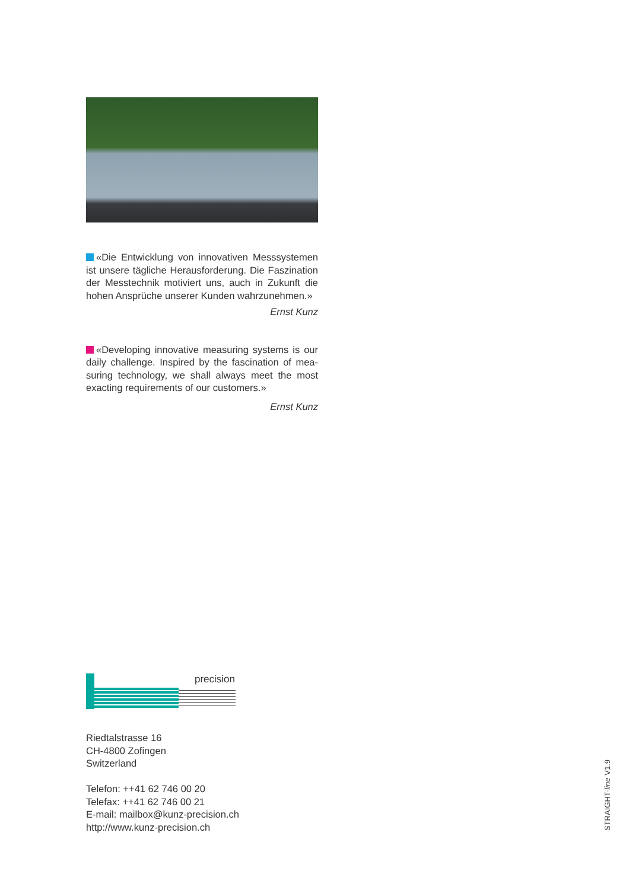«Die Entwicklung von innovativen Messsystemen ist unsere tägliche Herausforderung. Die Faszination der Messtechnik motiviert uns, auch in Zukunft die hohen Ansprüche unserer Kunden wahrzunehmen.»
Ernst Kunz
«Developing innovative measuring systems is our daily challenge. Inspired by the fascination of mea-suring technology, we shall always meet the most exacting requirements of our customers.»
Ernst Kunz
precision
kunz
Riedtalstrasse 16
CH-4800 Zofingen
Switzerland
Telefon: ++41 62 746 00 20
Telefax: ++41 62 746 00 21
E-mail: mailbox@kunz-precision.ch
http://www.kunz-precision.ch
STRAIGHT-line V1.9